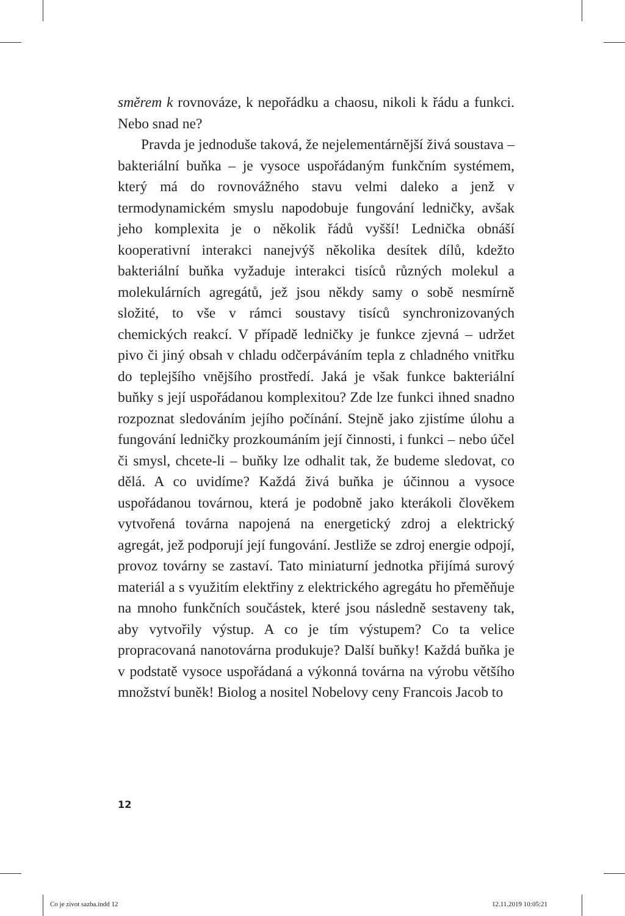směrem k rovnováze, k nepořádku a chaosu, nikoli k řádu a funkci. Nebo snad ne?
Pravda je jednoduše taková, že nejelementárnější živá soustava – bakteriální buňka – je vysoce uspořádaným funkčním systémem, který má do rovnovážného stavu velmi daleko a jenž v termodynamickém smyslu napodobuje fungování ledničky, avšak jeho komplexita je o několik řádů vyšší! Lednička obnáší kooperativní interakci nanejvýš několika desítek dílů, kdežto bakteriální buňka vyžaduje interakci tisíců různých molekul a molekulárních agregátů, jež jsou někdy samy o sobě nesmírně složité, to vše v rámci soustavy tisíců synchronizovaných chemických reakcí. V případě ledničky je funkce zjevná – udržet pivo či jiný obsah v chladu odčerpáváním tepla z chladného vnitřku do teplejšího vnějšího prostředí. Jaká je však funkce bakteriální buňky s její uspořádanou komplexitou? Zde lze funkci ihned snadno rozpoznat sledováním jejího počínání. Stejně jako zjistíme úlohu a fungování ledničky prozkoumáním její činnosti, i funkci – nebo účel či smysl, chcete-li – buňky lze odhalit tak, že budeme sledovat, co dělá. A co uvidíme? Každá živá buňka je účinnou a vysoce uspořádanou továrnou, která je podobně jako kterákoli člověkem vytvořená továrna napojená na energetický zdroj a elektrický agregát, jež podporují její fungování. Jestliže se zdroj energie odpojí, provoz továrny se zastaví. Tato miniaturní jednotka přijímá surový materiál a s využitím elektřiny z elektrického agregátu ho přeměňuje na mnoho funkčních součástek, které jsou následně sestaveny tak, aby vytvořily výstup. A co je tím výstupem? Co ta velice propracovaná nanotovárna produkuje? Další buňky! Každá buňka je v podstatě vysoce uspořádaná a výkonná továrna na výrobu většího množství buněk! Biolog a nositel Nobelovy ceny Francois Jacob to
12
Co je zivot sazba.indd 12 12.11.2019 10:05:21